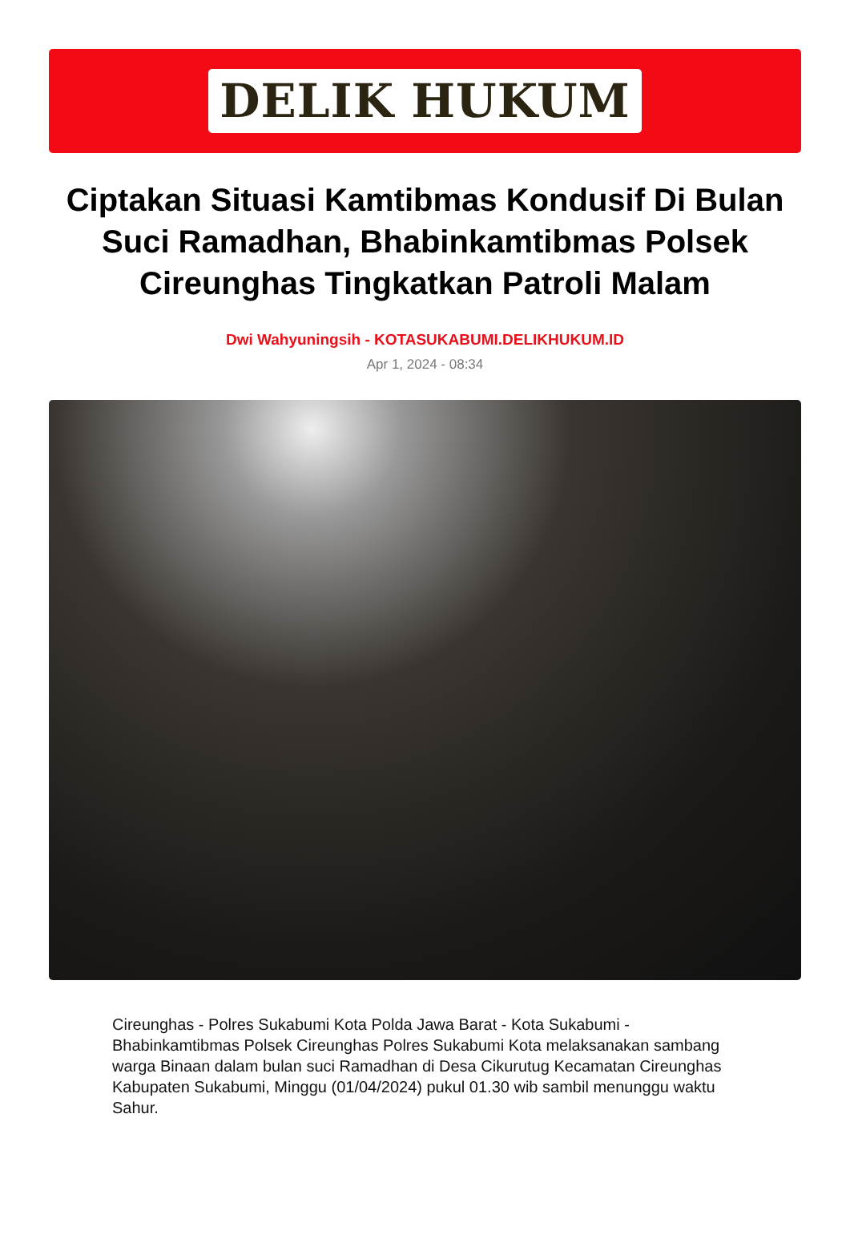DELIK HUKUM
Ciptakan Situasi Kamtibmas Kondusif Di Bulan Suci Ramadhan, Bhabinkamtibmas Polsek Cireunghas Tingkatkan Patroli Malam
Dwi Wahyuningsih - KOTASUKABUMI.DELIKHUKUM.ID
Apr 1, 2024 - 08:34
Cireunghas - Polres Sukabumi Kota Polda Jawa Barat - Kota Sukabumi - Bhabinkamtibmas Polsek Cireunghas Polres Sukabumi Kota melaksanakan sambang warga Binaan dalam bulan suci Ramadhan di Desa Cikurutug Kecamatan Cireunghas Kabupaten Sukabumi, Minggu (01/04/2024) pukul 01.30 wib sambil menunggu waktu Sahur.